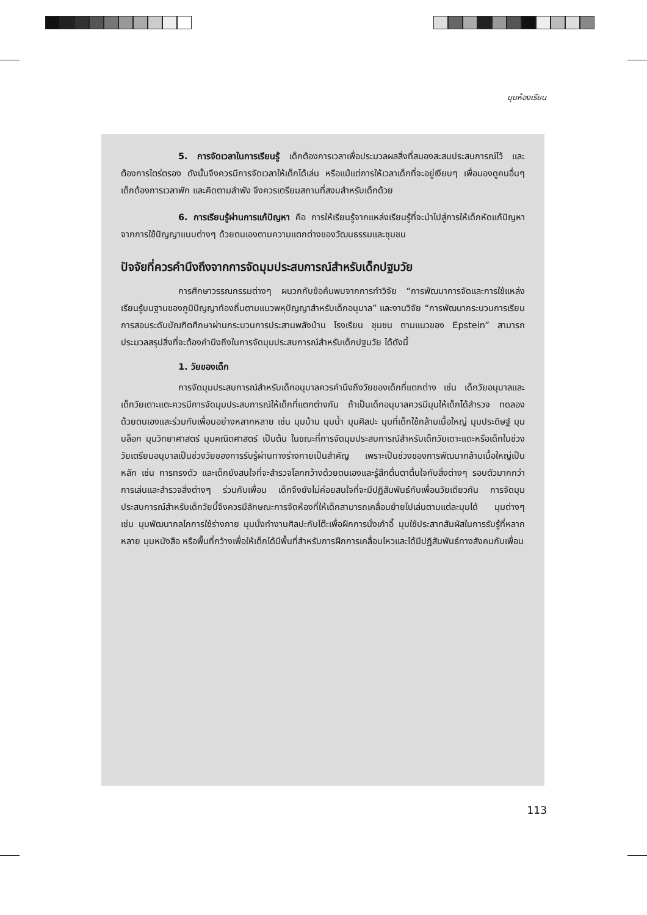มุมห้องเรียน
5. การจัดเวลาในการเรียนรู้ เด็กต้องการเวลาเพื่อประมวลผลสิ่งที่สมองสะสมประสบการณ์ไว้ และต้องการไตร่ตรอง ดังนั้นจึงควรมีการจัดเวลาให้เด็กได้เล่น หรือแม้แต่การให้เวลาเด็กที่จะอยู่เงียบๆ เพื่อมองดูคนอื่นๆ เด็กต้องการเวลาพัก และคิดตามลำพัง จึงควรเตรียมสถานที่สงบสำหรับเด็กด้วย
6. การเรียนรู้ผ่านการแก้ปัญหา คือ การให้เรียนรู้จากแหล่งเรียนรู้ที่จะนำไปสู่การให้เด็กหัดแก้ปัญหาจากการใช้ปัญญาแบบต่างๆ ด้วยตนเองตามความแตกต่างของวัฒนธรรมและชุมชน
ปัจจัยที่ควรคำนึงถึงจากการจัดมุมประสบการณ์สำหรับเด็กปฐมวัย
การศึกษาวรรณกรรมต่างๆ ผนวกกับข้อค้นพบจากการทำวิจัย “การพัฒนาการจัดและการใช้แหล่งเรียนรู้บนฐานของภูมิปัญญาท้องถิ่นตามแนวพหุปัญญาสำหรับเด็กอนุบาล” และงานวิจัย “การพัฒนากระบวนการเรียนการสอนระดับบัณฑิตศึกษาผ่านกระบวนการประสานพลังบ้าน โรงเรียน ชุมชน ตามแนวของ Epstein” สามารถประมวลสรุปสิ่งที่จะต้องคำนึงถึงในการจัดมุมประสบการณ์สำหรับเด็กปฐมวัย ได้ดังนี้
1. วัยของเด็ก
การจัดมุมประสบการณ์สำหรับเด็กอนุบาลควรคำนึงถึงวัยของเด็กที่แตกต่าง เช่น เด็กวัยอนุบาลและเด็กวัยเตาะแตะควรมีการจัดมุมประสบการณ์ให้เด็กที่แตกต่างกัน ถ้าเป็นเด็กอนุบาลควรมีมุมให้เด็กได้สำรวจ ทดลองด้วยตนเองและร่วมกับเพื่อนอย่างหลากหลาย เช่น มุมบ้าน มุมน้ำ มุมศิลปะ มุมที่เด็กใช้กล้ามเนื้อใหญ่ มุมประดิษฐ์ มุมบล็อก มุมวิทยาศาสตร์ มุมคณิตศาสตร์ เป็นต้น ในขณะที่การจัดมุมประสบการณ์สำหรับเด็กวัยเตาะแตะหรือเด็กในช่วงวัยเตรียมอนุบาลเป็นช่วงวัยของการรับรู้ผ่านทางร่างกายเป็นสำคัญ เพราะเป็นช่วงของการพัฒนากล้ามเนื้อใหญ่เป็นหลัก เช่น การทรงตัว และเด็กยังสนใจที่จะสำรวจโลกกว้างด้วยตนเองและรู้สึกตื่นตาตื่นใจกับสิ่งต่างๆ รอบตัวมากกว่าการเล่นและสำรวจสิ่งต่างๆ ร่วมกับเพื่อน เด็กจึงยังไม่ค่อยสนใจที่จะมีปฏิสัมพันธ์กับเพื่อนวัยเดียวกัน การจัดมุมประสบการณ์สำหรับเด็กวัยนี้จึงควรมีลักษณะการจัดห้องที่ให้เด็กสามารถเคลื่อนย้ายไปเล่นตามแต่ละมุมได้ มุมต่างๆ เช่น มุมพัฒนากลไกการใช้ร่างกาย มุมนั่งทำงานศิลปะกับโต๊ะเพื่อฝึกการนั่งเก้าอี้ มุมใช้ประสาทสัมผัสในการรับรู้ที่หลากหลาย มุมหนังสือ หรือพื้นที่กว้างเพื่อให้เด็กได้มีพื้นที่สำหรับการฝึกการเคลื่อนไหวและได้มีปฏิสัมพันธ์ทางสังคมกับเพื่อน
113